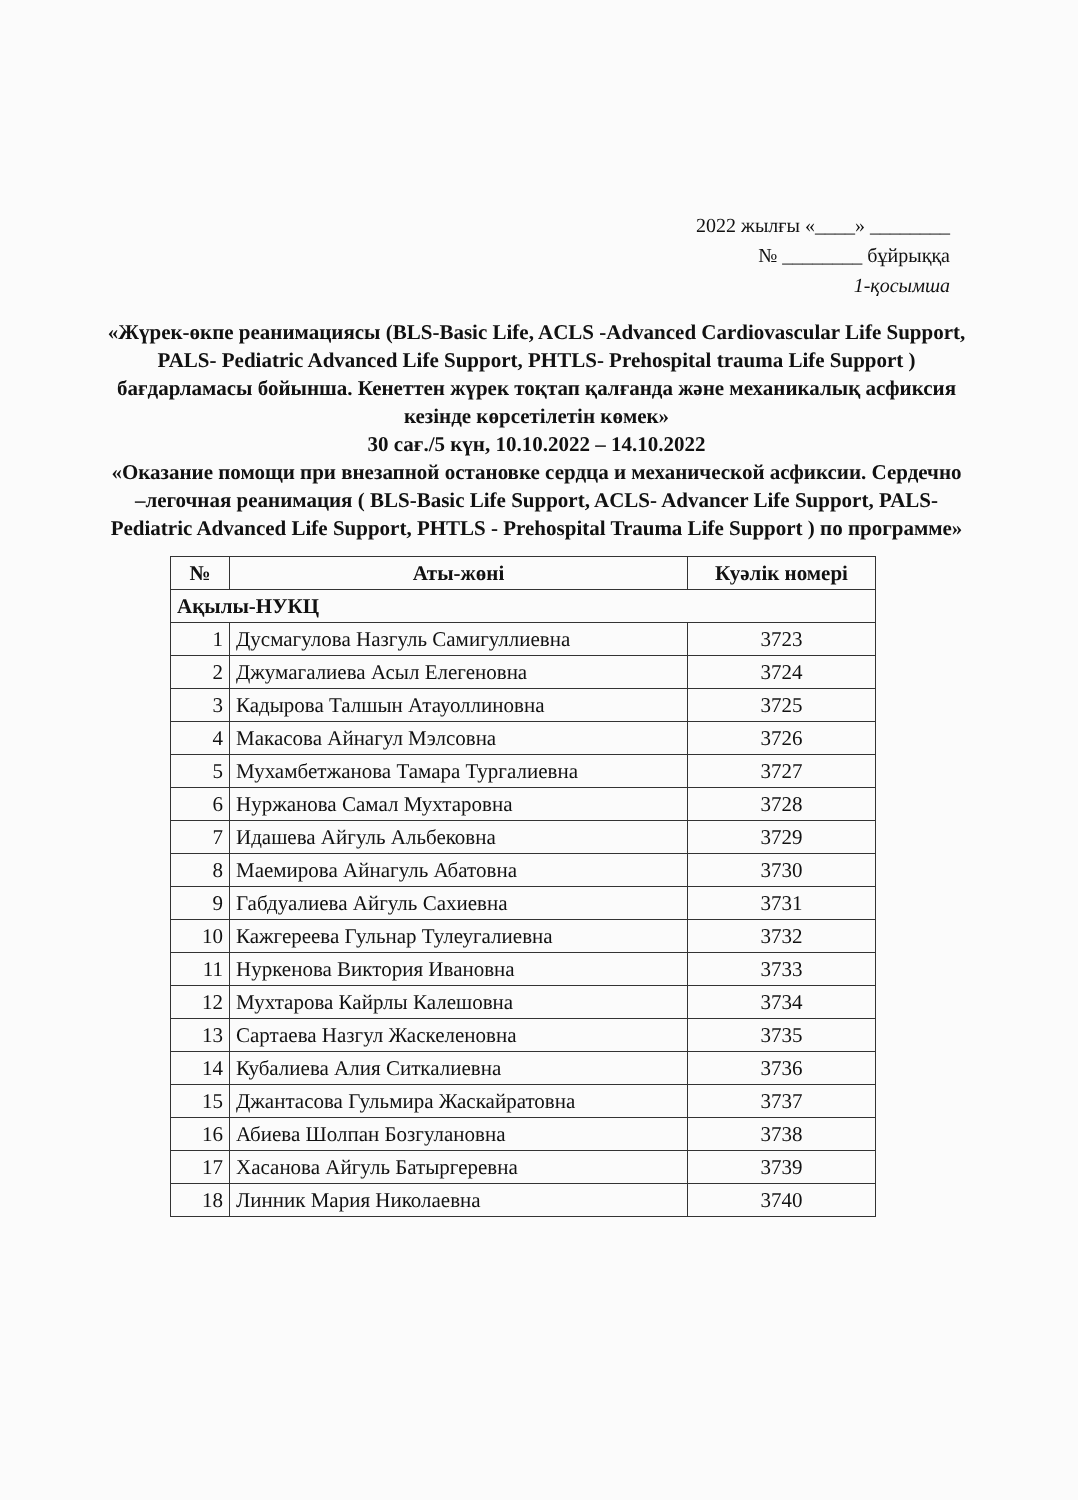2022 жылғы «____» ________
№ ________ бұйрыққа
1-қосымша
«Жүрек-өкпе реанимациясы (BLS-Basic Life, ACLS -Advanced Cardiovascular Life Support, PALS- Pediatric Advanced Life Support, PHTLS- Prehospital trauma Life Support ) бағдарламасы бойынша. Кенеттен жүрек тоқтап қалғанда және механикалық асфиксия кезінде көрсетілетін көмек»
30 сағ./5 күн, 10.10.2022 – 14.10.2022
«Оказание помощи при внезапной остановке сердца и механической асфиксии. Сердечно –легочная реанимация ( BLS-Basic Life Support, ACLS- Advancer Life Support, PALS-Pediatric Advanced Life Support, PHTLS - Prehospital Trauma Life Support ) по программе»
| № | Аты-жөні | Куәлік номері |
| --- | --- | --- |
| Ақылы-НУКЦ | | |
| 1 | Дусмагулова Назгуль Самигуллиевна | 3723 |
| 2 | Джумагалиева Асыл Елегеновна | 3724 |
| 3 | Кадырова Талшын Атауоллиновна | 3725 |
| 4 | Макасова Айнагул Мэлсовна | 3726 |
| 5 | Мухамбетжанова Тамара Тургалиевна | 3727 |
| 6 | Нуржанова Самал Мухтаровна | 3728 |
| 7 | Идашева Айгуль Альбековна | 3729 |
| 8 | Маемирова Айнагуль Абатовна | 3730 |
| 9 | Габдуалиева Айгуль Сахиевна | 3731 |
| 10 | Кажгереева Гульнар Тулеугалиевна | 3732 |
| 11 | Нуркенова Виктория Ивановна | 3733 |
| 12 | Мухтарова Кайрлы Калешовна | 3734 |
| 13 | Сартаева Назгул Жаскеленовна | 3735 |
| 14 | Кубалиева Алия Ситкалиевна | 3736 |
| 15 | Джантасова Гульмира Жаскайратовна | 3737 |
| 16 | Абиева Шолпан Бозгулановна | 3738 |
| 17 | Хасанова Айгуль Батыргеревна | 3739 |
| 18 | Линник Мария Николаевна | 3740 |